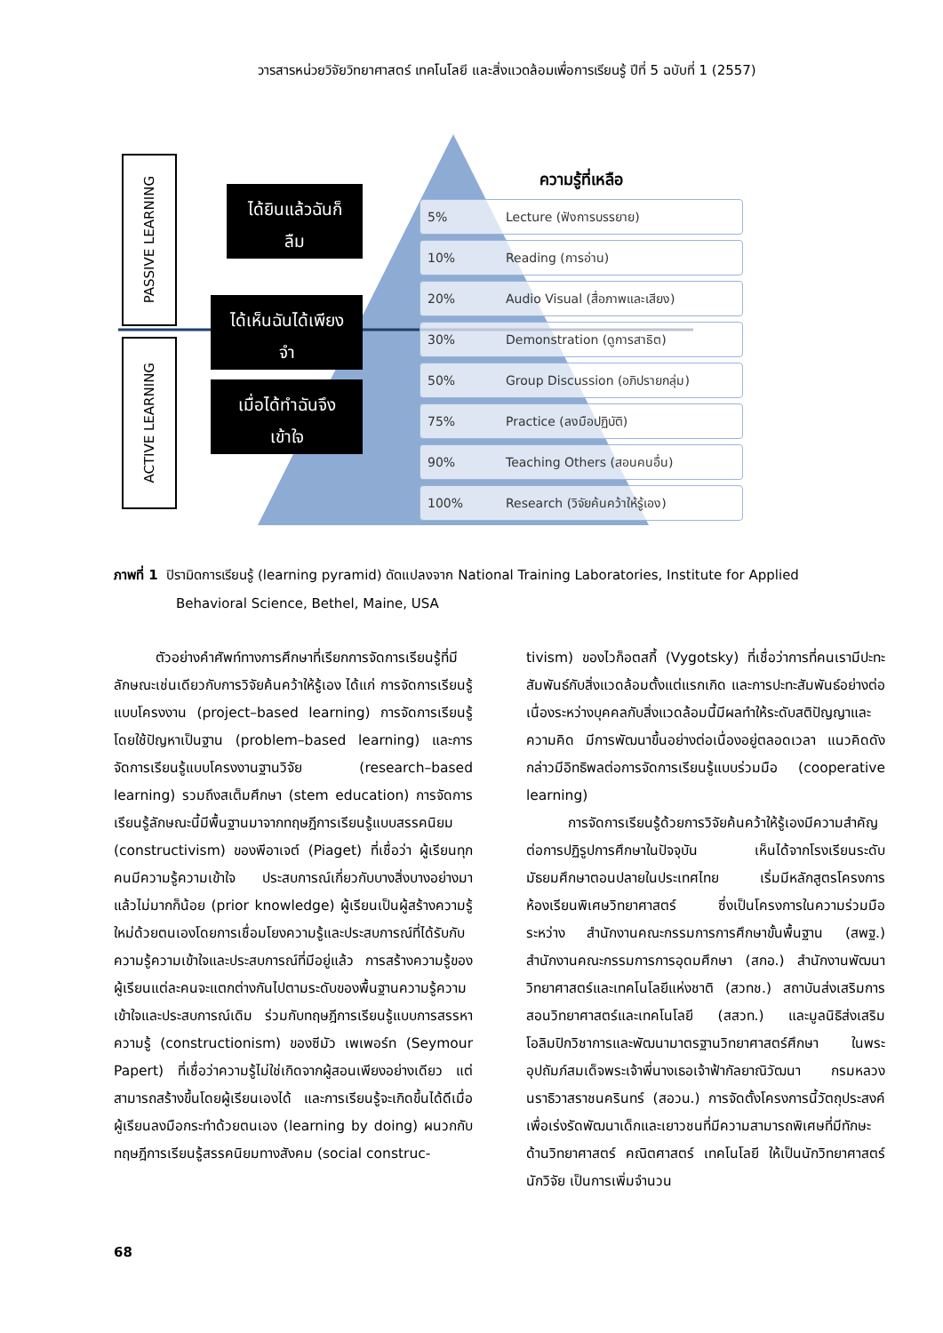วารสารหน่วยวิจัยวิทยาศาสตร์ เทคโนโลยี และสิ่งแวดล้อมเพื่อการเรียนรู้ ปีที่ 5 ฉบับที่ 1 (2557)
PASSIVE LEARNING
ACTIVE LEARNING
ได้ยินแล้วฉันก็
ลืม
ได้เห็นฉันได้เพียง
จำ
เมื่อได้ทำฉันจึง
เข้าใจ
ความรู้ที่เหลือ
5% Lecture (ฟังการบรรยาย)
10% Reading (การอ่าน)
20% Audio Visual (สื่อภาพและเสียง)
30% Demonstration (ดูการสาธิต)
50% Group Discussion (อภิปรายกลุ่ม)
75% Practice (ลงมือปฏิบัติ)
90% Teaching Others (สอนคนอื่น)
100% Research (วิจัยค้นคว้าให้รู้เอง)
ภาพที่ 1 ปิรามิดการเรียนรู้ (learning pyramid) ดัดแปลงจาก National Training Laboratories, Institute for Applied
Behavioral Science, Bethel, Maine, USA
   ตัวอย่างคำศัพท์ทางการศึกษาที่เรียกการจัดการเรียนรู้ที่มีลักษณะเช่นเดียวกับการวิจัยค้นคว้าให้รู้เอง ได้แก่ การจัดการเรียนรู้แบบโครงงาน (project–based learning) การจัดการเรียนรู้โดยใช้ปัญหาเป็นฐาน (problem–based learning) และการจัดการเรียนรู้แบบโครงงานฐานวิจัย (research–based learning) รวมถึงสเต็มศึกษา (stem education) การจัดการเรียนรู้ลักษณะนี้มีพื้นฐานมาจากทฤษฎีการเรียนรู้แบบสรรคนิยม (constructivism) ของพีอาเจต์ (Piaget) ที่เชื่อว่า ผู้เรียนทุกคนมีความรู้ความเข้าใจ ประสบการณ์เกี่ยวกับบางสิ่งบางอย่างมาแล้วไม่มากก็น้อย (prior knowledge) ผู้เรียนเป็นผู้สร้างความรู้ใหม่ด้วยตนเองโดยการเชื่อมโยงความรู้และประสบการณ์ที่ได้รับกับความรู้ความเข้าใจและประสบการณ์ที่มีอยู่แล้ว การสร้างความรู้ของผู้เรียนแต่ละคนจะแตกต่างกันไปตามระดับของพื้นฐานความรู้ความเข้าใจและประสบการณ์เดิม ร่วมกับทฤษฎีการเรียนรู้แบบการสรรหาความรู้ (constructionism) ของซีมัว เพเพอร์ท (Seymour Papert) ที่เชื่อว่าความรู้ไม่ใช่เกิดจากผู้สอนเพียงอย่างเดียว แต่สามารถสร้างขึ้นโดยผู้เรียนเองได้ และการเรียนรู้จะเกิดขึ้นได้ดีเมื่อผู้เรียนลงมือกระทำด้วยตนเอง (learning by doing) ผนวกกับทฤษฎีการเรียนรู้สรรคนิยมทางสังคม (social construc-
tivism) ของไวก็อตสกี้ (Vygotsky) ที่เชื่อว่าการที่คนเรามีปะทะสัมพันธ์กับสิ่งแวดล้อมตั้งแต่แรกเกิด และการปะทะสัมพันธ์อย่างต่อเนื่องระหว่างบุคคลกับสิ่งแวดล้อมนี้มีผลทำให้ระดับสติปัญญาและความคิด มีการพัฒนาขึ้นอย่างต่อเนื่องอยู่ตลอดเวลา แนวคิดดังกล่าวมีอิทธิพลต่อการจัดการเรียนรู้แบบร่วมมือ (cooperative learning)
   การจัดการเรียนรู้ด้วยการวิจัยค้นคว้าให้รู้เองมีความสำคัญต่อการปฏิรูปการศึกษาในปัจจุบัน เห็นได้จากโรงเรียนระดับมัธยมศึกษาตอนปลายในประเทศไทย เริ่มมีหลักสูตรโครงการห้องเรียนพิเศษวิทยาศาสตร์ ซึ่งเป็นโครงการในความร่วมมือระหว่าง สำนักงานคณะกรรมการการศึกษาขั้นพื้นฐาน (สพฐ.) สำนักงานคณะกรรมการการอุดมศึกษา (สกอ.) สำนักงานพัฒนาวิทยาศาสตร์และเทคโนโลยีแห่งชาติ (สวทช.) สถาบันส่งเสริมการสอนวิทยาศาสตร์และเทคโนโลยี (สสวท.) และมูลนิธิส่งเสริมโอลิมปิกวิชาการและพัฒนามาตรฐานวิทยาศาสตร์ศึกษา ในพระอุปถัมภ์สมเด็จพระเจ้าพี่นางเธอเจ้าฟ้ากัลยาณิวัฒนา กรมหลวงนราธิวาสราชนครินทร์ (สอวน.) การจัดตั้งโครงการนี้วัตถุประสงค์เพื่อเร่งรัดพัฒนาเด็กและเยาวชนที่มีความสามารถพิเศษที่มีทักษะด้านวิทยาศาสตร์ คณิตศาสตร์ เทคโนโลยี ให้เป็นนักวิทยาศาสตร์ นักวิจัย เป็นการเพิ่มจำนวน
68